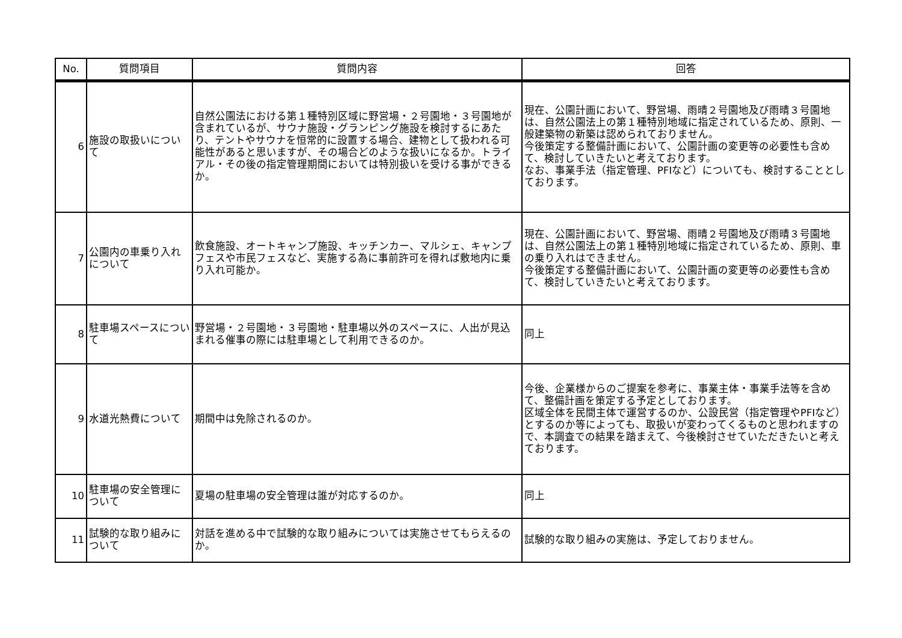| No. | 質問項目 | 質問内容 | 回答 |
| --- | --- | --- | --- |
| 6 | 施設の取扱いについて | 自然公園法における第１種特別区域に野営場・２号園地・３号園地が含まれているが、サウナ施設・グランピング施設を検討するにあたり、テントやサウナを恒常的に設置する場合、建物として扱われる可能性があると思いますが、その場合どのような扱いになるか。トライアル・その後の指定管理期間においては特別扱いを受ける事ができるか。 | 現在、公園計画において、野営場、雨晴２号園地及び雨晴３号園地は、自然公園法上の第１種特別地域に指定されているため、原則、一般建築物の新築は認められておりません。 今後策定する整備計画において、公園計画の変更等の必要性も含めて、検討していきたいと考えております。 なお、事業手法（指定管理、PFIなど）についても、検討することとしております。 |
| 7 | 公園内の車乗り入れについて | 飲食施設、オートキャンプ施設、キッチンカー、マルシェ、キャンプフェスや市民フェスなど、実施する為に事前許可を得れば敷地内に乗り入れ可能か。 | 現在、公園計画において、野営場、雨晴２号園地及び雨晴３号園地は、自然公園法上の第１種特別地域に指定されているため、原則、車の乗り入れはできません。 今後策定する整備計画において、公園計画の変更等の必要性も含めて、検討していきたいと考えております。 |
| 8 | 駐車場スペースについて | 野営場・２号園地・３号園地・駐車場以外のスペースに、人出が見込まれる催事の際には駐車場として利用できるのか。 | 同上 |
| 9 | 水道光熱費について | 期間中は免除されるのか。 | 今後、企業様からのご提案を参考に、事業主体・事業手法等を含めて、整備計画を策定する予定としております。 区域全体を民間主体で運営するのか、公設民営（指定管理やPFIなど）とするのか等によっても、取扱いが変わってくるものと思われますので、本調査での結果を踏まえて、今後検討させていただきたいと考えております。 |
| 10 | 駐車場の安全管理について | 夏場の駐車場の安全管理は誰が対応するのか。 | 同上 |
| 11 | 試験的な取り組みについて | 対話を進める中で試験的な取り組みについては実施させてもらえるのか。 | 試験的な取り組みの実施は、予定しておりません。 |